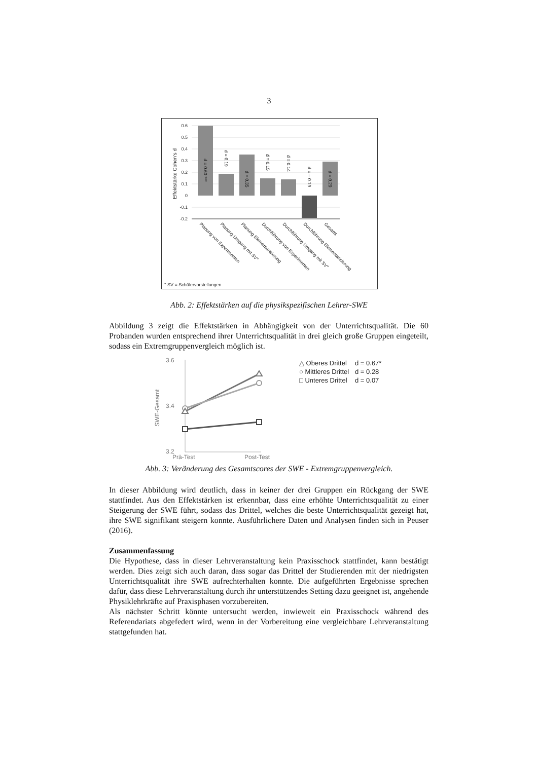3
0.6
0.5
0.4
0.3
0.2
0.1
0
-0.1
-0.2
Effektstärke Cohen's d
d = 0.60 ***
d = 0.19
d = 0.35
d = 0.15
d = 0.14
d = – 0.19
d = 0.29
Planung von Experimenten
Planung Umgang mit SV°
Planung Elementarisierung
Durchführung von Experimenten
Durchführung Umgang mit SV°
Durchführung Elementarisierung
Gesamt
° SV = Schülervorstellungen
Abb. 2: Effektstärken auf die physikspezifischen Lehrer-SWE
Abbildung 3 zeigt die Effektstärken in Abhängigkeit von der Unterrichtsqualität. Die 60 Probanden wurden entsprechend ihrer Unterrichtsqualität in drei gleich große Gruppen eingeteilt, sodass ein Extremgruppenvergleich möglich ist.
3.6
3.4
3.2
Prä-Test
Post-Test
SWE-Gesamt
△ Oberes Drittel
d = 0.67*
○ Mittleres Drittel
d = 0.28
□ Unteres Drittel
d = 0.07
Abb. 3: Veränderung des Gesamtscores der SWE - Extremgruppenvergleich.
In dieser Abbildung wird deutlich, dass in keiner der drei Gruppen ein Rückgang der SWE stattfindet. Aus den Effektstärken ist erkennbar, dass eine erhöhte Unterrichtsqualität zu einer Steigerung der SWE führt, sodass das Drittel, welches die beste Unterrichtsqualität gezeigt hat, ihre SWE signifikant steigern konnte. Ausführlichere Daten und Analysen finden sich in Peuser (2016).
Zusammenfassung
Die Hypothese, dass in dieser Lehrveranstaltung kein Praxisschock stattfindet, kann bestätigt werden. Dies zeigt sich auch daran, dass sogar das Drittel der Studierenden mit der niedrigsten Unterrichtsqualität ihre SWE aufrechterhalten konnte. Die aufgeführten Ergebnisse sprechen dafür, dass diese Lehrveranstaltung durch ihr unterstützendes Setting dazu geeignet ist, angehende Physiklehrkräfte auf Praxisphasen vorzubereiten.
Als nächster Schritt könnte untersucht werden, inwieweit ein Praxisschock während des Referendariats abgefedert wird, wenn in der Vorbereitung eine vergleichbare Lehrveranstaltung stattgefunden hat.